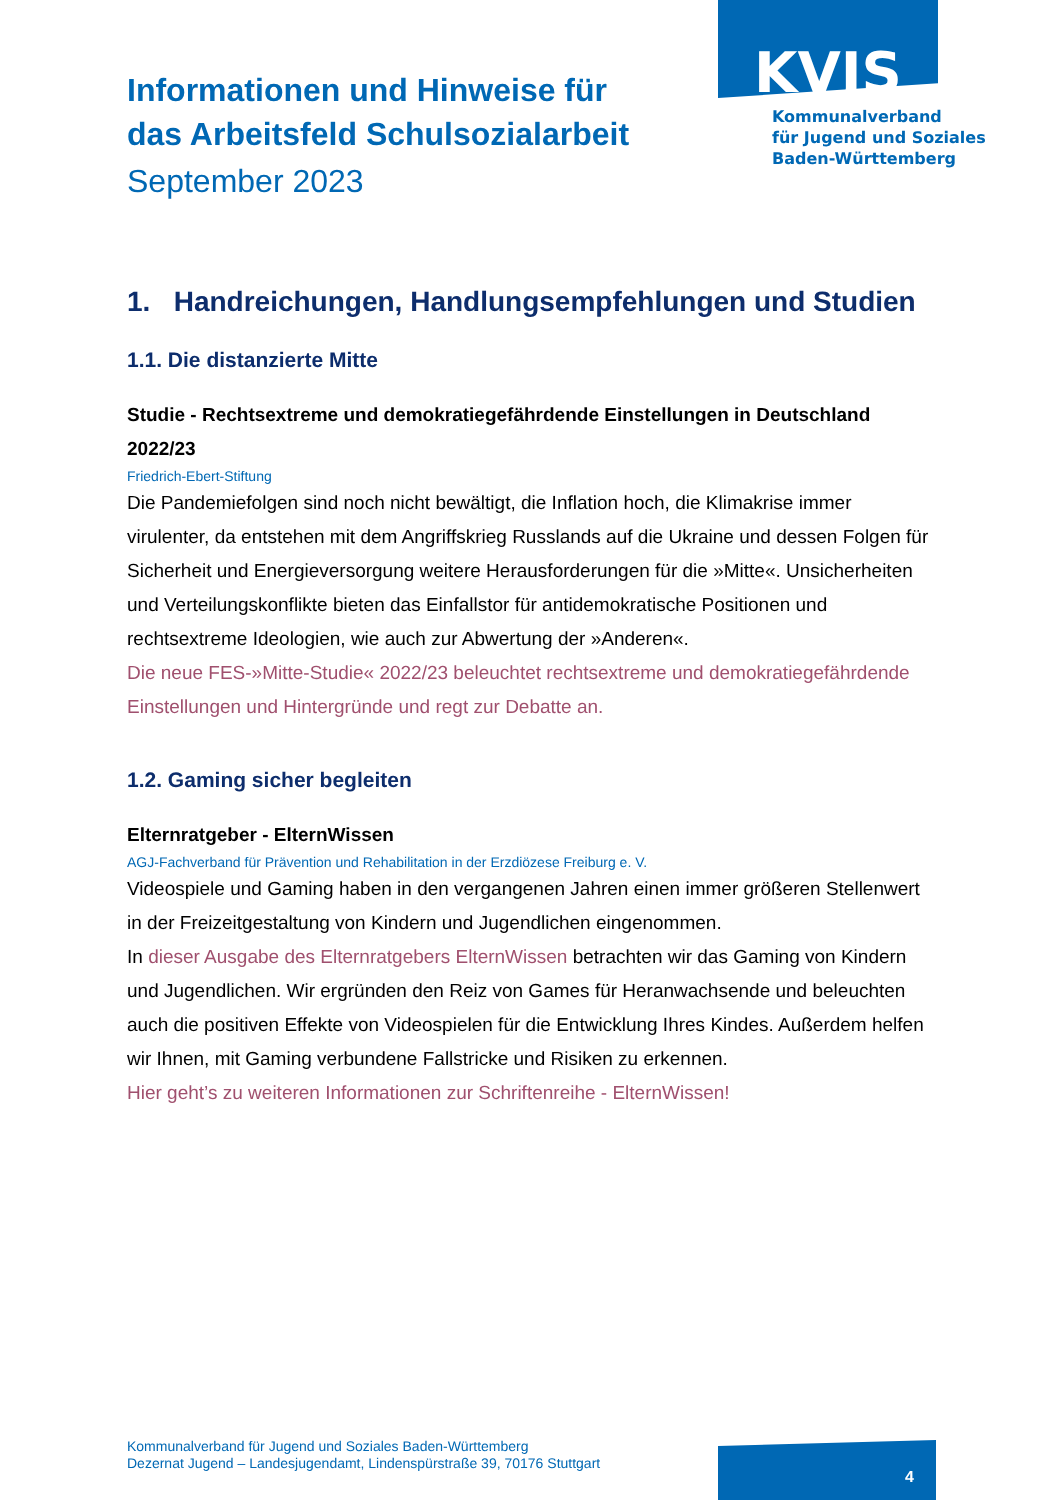KVJS
Kommunalverband
für Jugend und Soziales
Baden-Württemberg
Informationen und Hinweise für
das Arbeitsfeld Schulsozialarbeit
September 2023
1. Handreichungen, Handlungsempfehlungen und Studien
1.1. Die distanzierte Mitte
Studie - Rechtsextreme und demokratiegefährdende Einstellungen in Deutschland 2022/23
Friedrich-Ebert-Stiftung
Die Pandemiefolgen sind noch nicht bewältigt, die Inflation hoch, die Klimakrise immer virulenter, da entstehen mit dem Angriffskrieg Russlands auf die Ukraine und dessen Folgen für Sicherheit und Energieversorgung weitere Herausforderungen für die »Mitte«. Unsicherheiten und Verteilungskonflikte bieten das Einfallstor für antidemokratische Positionen und rechtsextreme Ideologien, wie auch zur Abwertung der »Anderen«.
Die neue FES-»Mitte-Studie« 2022/23 beleuchtet rechtsextreme und demokratiegefährdende Einstellungen und Hintergründe und regt zur Debatte an.
1.2. Gaming sicher begleiten
Elternratgeber - ElternWissen
AGJ-Fachverband für Prävention und Rehabilitation in der Erzdiözese Freiburg e. V.
Videospiele und Gaming haben in den vergangenen Jahren einen immer größeren Stellenwert in der Freizeitgestaltung von Kindern und Jugendlichen eingenommen.
In dieser Ausgabe des Elternratgebers ElternWissen betrachten wir das Gaming von Kindern und Jugendlichen. Wir ergründen den Reiz von Games für Heranwachsende und beleuchten auch die positiven Effekte von Videospielen für die Entwicklung Ihres Kindes. Außerdem helfen wir Ihnen, mit Gaming verbundene Fallstricke und Risiken zu erkennen.
Hier geht’s zu weiteren Informationen zur Schriftenreihe - ElternWissen!
Kommunalverband für Jugend und Soziales Baden-Württemberg
Dezernat Jugend – Landesjugendamt, Lindenspürstraße 39, 70176 Stuttgart
4